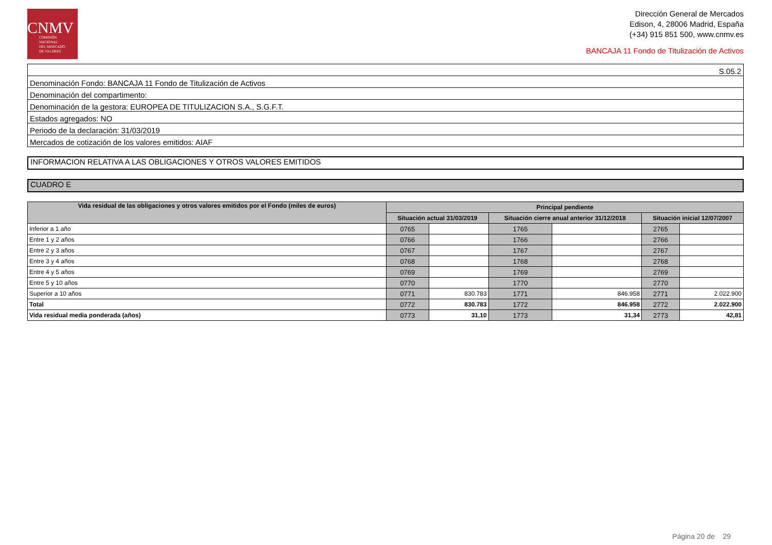CNMV
COMISIÓN
NACIONAL
DEL MERCADO
DE VALORES
Dirección General de Mercados
Edison, 4, 28006 Madrid, España
(+34) 915 851 500, www.cnmv.es
BANCAJA 11 Fondo de Titulización de Activos
| S.05.2 |
| Denominación Fondo: BANCAJA 11 Fondo de Titulización de Activos |
| Denominación del compartimento: |
| Denominación de la gestora: EUROPEA DE TITULIZACION S.A., S.G.F.T. |
| Estados agregados: NO |
| Periodo de la declaración: 31/03/2019 |
| Mercados de cotización de los valores emitidos: AIAF |
INFORMACION RELATIVA A LAS OBLIGACIONES Y OTROS VALORES EMITIDOS
CUADRO E
| Vida residual de las obligaciones y otros valores emitidos por el Fondo (miles de euros) | Principal pendiente | | | | | |
| --- | --- | --- | --- | --- | --- | --- |
| | Situación actual 31/03/2019 | | Situación cierre anual anterior 31/12/2018 | | Situación inicial 12/07/2007 | |
| Inferior a 1 año | 0765 | | 1765 | | 2765 | |
| Entre 1 y 2 años | 0766 | | 1766 | | 2766 | |
| Entre 2 y 3 años | 0767 | | 1767 | | 2767 | |
| Entre 3 y 4 años | 0768 | | 1768 | | 2768 | |
| Entre 4 y 5 años | 0769 | | 1769 | | 2769 | |
| Entre 5 y 10 años | 0770 | | 1770 | | 2770 | |
| Superior a 10 años | 0771 | 830.783 | 1771 | 846.958 | 2771 | 2.022.900 |
| Total | 0772 | 830.783 | 1772 | 846.958 | 2772 | 2.022.900 |
| Vida residual media ponderada (años) | 0773 | 31,10 | 1773 | 31,34 | 2773 | 42,81 |
Página 20 de 29